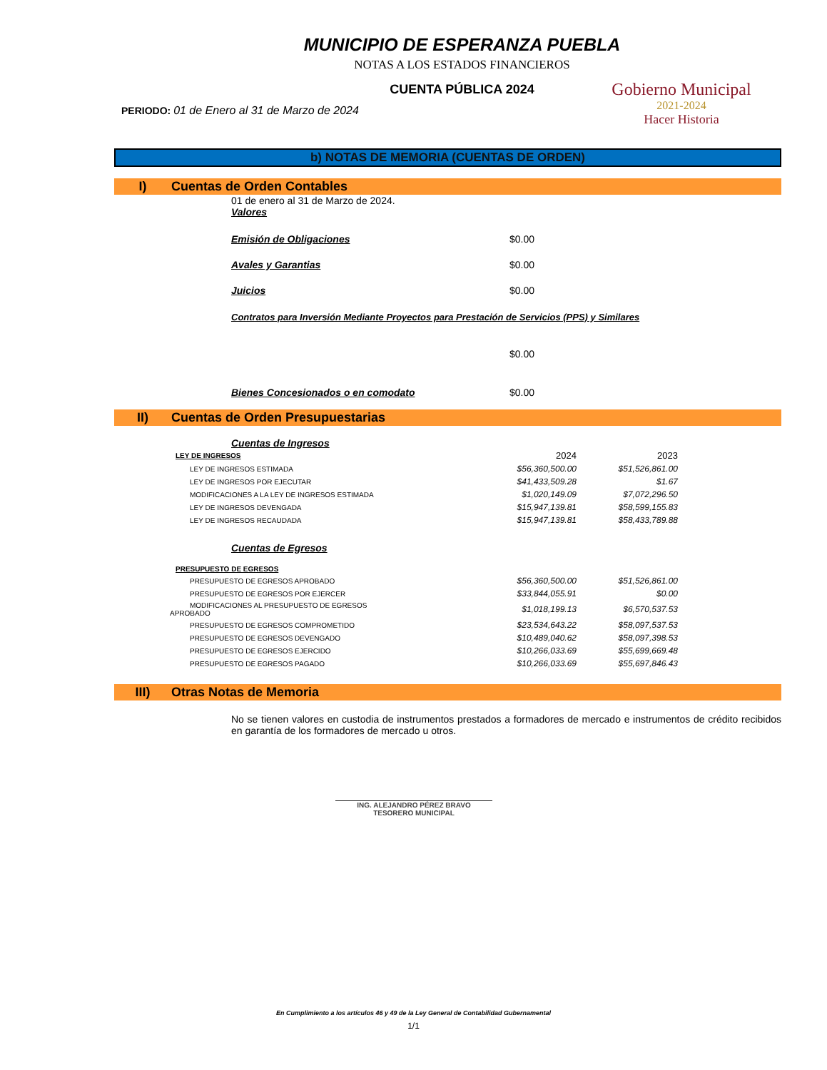MUNICIPIO DE ESPERANZA PUEBLA
NOTAS A LOS ESTADOS FINANCIEROS
CUENTA PÚBLICA 2024
PERIODO: 01 de Enero al 31 de Marzo de 2024
Gobierno Municipal
2021-2024
Hacer Historia
b) NOTAS DE MEMORIA (CUENTAS DE ORDEN)
I) Cuentas de Orden Contables
01 de enero al 31 de Marzo de 2024.
Valores
Emisión de Obligaciones $0.00
Avales y Garantias $0.00
Juicios $0.00
Contratos para Inversión Mediante Proyectos para Prestación de Servicios (PPS) y Similares
$0.00
Bienes Concesionados o en comodato $0.00
II) Cuentas de Orden Presupuestarias
Cuentas de Ingresos
| LEY DE INGRESOS | 2024 | 2023 |
| LEY DE INGRESOS ESTIMADA | $56,360,500.00 | $51,526,861.00 |
| LEY DE INGRESOS POR EJECUTAR | $41,433,509.28 | $1.67 |
| MODIFICACIONES A LA LEY DE INGRESOS ESTIMADA | $1,020,149.09 | $7,072,296.50 |
| LEY DE INGRESOS DEVENGADA | $15,947,139.81 | $58,599,155.83 |
| LEY DE INGRESOS RECAUDADA | $15,947,139.81 | $58,433,789.88 |
Cuentas de Egresos
| PRESUPUESTO DE EGRESOS | | |
| PRESUPUESTO DE EGRESOS APROBADO | $56,360,500.00 | $51,526,861.00 |
| PRESUPUESTO DE EGRESOS POR EJERCER | $33,844,055.91 | $0.00 |
| MODIFICACIONES AL PRESUPUESTO DE EGRESOS APROBADO | $1,018,199.13 | $6,570,537.53 |
| PRESUPUESTO DE EGRESOS COMPROMETIDO | $23,534,643.22 | $58,097,537.53 |
| PRESUPUESTO DE EGRESOS DEVENGADO | $10,489,040.62 | $58,097,398.53 |
| PRESUPUESTO DE EGRESOS EJERCIDO | $10,266,033.69 | $55,699,669.48 |
| PRESUPUESTO DE EGRESOS PAGADO | $10,266,033.69 | $55,697,846.43 |
III) Otras Notas de Memoria
No se tienen valores en custodia de instrumentos prestados a formadores de mercado e instrumentos de crédito recibidos en garantía de los formadores de mercado u otros.
ING. ALEJANDRO PÉREZ BRAVO
TESORERO MUNICIPAL
En Cumplimiento a los artículos 46 y 49 de la Ley General de Contabilidad Gubernamental
1/1